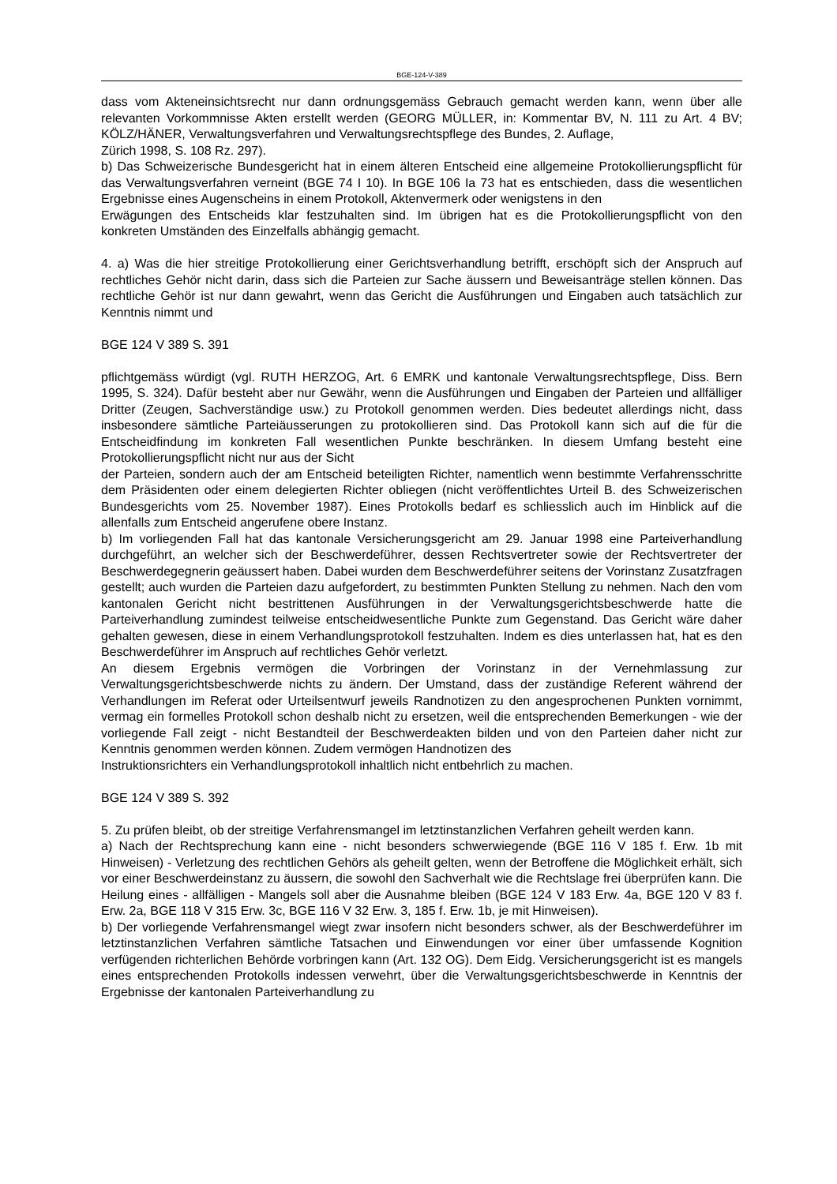BGE-124-V-389
dass vom Akteneinsichtsrecht nur dann ordnungsgemäss Gebrauch gemacht werden kann, wenn über alle relevanten Vorkommnisse Akten erstellt werden (GEORG MÜLLER, in: Kommentar BV, N. 111 zu Art. 4 BV; KÖLZ/HÄNER, Verwaltungsverfahren und Verwaltungsrechtspflege des Bundes, 2. Auflage,
Zürich 1998, S. 108 Rz. 297).
b) Das Schweizerische Bundesgericht hat in einem älteren Entscheid eine allgemeine Protokollierungspflicht für das Verwaltungsverfahren verneint (BGE 74 I 10). In BGE 106 Ia 73 hat es entschieden, dass die wesentlichen Ergebnisse eines Augenscheins in einem Protokoll, Aktenvermerk oder wenigstens in den
Erwägungen des Entscheids klar festzuhalten sind. Im übrigen hat es die Protokollierungspflicht von den konkreten Umständen des Einzelfalls abhängig gemacht.
4. a) Was die hier streitige Protokollierung einer Gerichtsverhandlung betrifft, erschöpft sich der Anspruch auf rechtliches Gehör nicht darin, dass sich die Parteien zur Sache äussern und Beweisanträge stellen können. Das rechtliche Gehör ist nur dann gewahrt, wenn das Gericht die Ausführungen und Eingaben auch tatsächlich zur Kenntnis nimmt und
BGE 124 V 389 S. 391
pflichtgemäss würdigt (vgl. RUTH HERZOG, Art. 6 EMRK und kantonale Verwaltungsrechtspflege, Diss. Bern 1995, S. 324). Dafür besteht aber nur Gewähr, wenn die Ausführungen und Eingaben der Parteien und allfälliger Dritter (Zeugen, Sachverständige usw.) zu Protokoll genommen werden. Dies bedeutet allerdings nicht, dass insbesondere sämtliche Parteiäusserungen zu protokollieren sind. Das Protokoll kann sich auf die für die Entscheidfindung im konkreten Fall wesentlichen Punkte beschränken. In diesem Umfang besteht eine Protokollierungspflicht nicht nur aus der Sicht
der Parteien, sondern auch der am Entscheid beteiligten Richter, namentlich wenn bestimmte Verfahrensschritte dem Präsidenten oder einem delegierten Richter obliegen (nicht veröffentlichtes Urteil B. des Schweizerischen Bundesgerichts vom 25. November 1987). Eines Protokolls bedarf es schliesslich auch im Hinblick auf die allenfalls zum Entscheid angerufene obere Instanz.
b) Im vorliegenden Fall hat das kantonale Versicherungsgericht am 29. Januar 1998 eine Parteiverhandlung durchgeführt, an welcher sich der Beschwerdeführer, dessen Rechtsvertreter sowie der Rechtsvertreter der Beschwerdegegnerin geäussert haben. Dabei wurden dem Beschwerdeführer seitens der Vorinstanz Zusatzfragen gestellt; auch wurden die Parteien dazu aufgefordert, zu bestimmten Punkten Stellung zu nehmen. Nach den vom kantonalen Gericht nicht bestrittenen Ausführungen in der Verwaltungsgerichtsbeschwerde hatte die Parteiverhandlung zumindest teilweise entscheidwesentliche Punkte zum Gegenstand. Das Gericht wäre daher gehalten gewesen, diese in einem Verhandlungsprotokoll festzuhalten. Indem es dies unterlassen hat, hat es den Beschwerdeführer im Anspruch auf rechtliches Gehör verletzt.
An diesem Ergebnis vermögen die Vorbringen der Vorinstanz in der Vernehmlassung zur Verwaltungsgerichtsbeschwerde nichts zu ändern. Der Umstand, dass der zuständige Referent während der Verhandlungen im Referat oder Urteilsentwurf jeweils Randnotizen zu den angesprochenen Punkten vornimmt, vermag ein formelles Protokoll schon deshalb nicht zu ersetzen, weil die entsprechenden Bemerkungen - wie der vorliegende Fall zeigt - nicht Bestandteil der Beschwerdeakten bilden und von den Parteien daher nicht zur Kenntnis genommen werden können. Zudem vermögen Handnotizen des
Instruktionsrichters ein Verhandlungsprotokoll inhaltlich nicht entbehrlich zu machen.
BGE 124 V 389 S. 392
5. Zu prüfen bleibt, ob der streitige Verfahrensmangel im letztinstanzlichen Verfahren geheilt werden kann.
a) Nach der Rechtsprechung kann eine - nicht besonders schwerwiegende (BGE 116 V 185 f. Erw. 1b mit Hinweisen) - Verletzung des rechtlichen Gehörs als geheilt gelten, wenn der Betroffene die Möglichkeit erhält, sich vor einer Beschwerdeinstanz zu äussern, die sowohl den Sachverhalt wie die Rechtslage frei überprüfen kann. Die Heilung eines - allfälligen - Mangels soll aber die Ausnahme bleiben (BGE 124 V 183 Erw. 4a, BGE 120 V 83 f. Erw. 2a, BGE 118 V 315 Erw. 3c, BGE 116 V 32 Erw. 3, 185 f. Erw. 1b, je mit Hinweisen).
b) Der vorliegende Verfahrensmangel wiegt zwar insofern nicht besonders schwer, als der Beschwerdeführer im letztinstanzlichen Verfahren sämtliche Tatsachen und Einwendungen vor einer über umfassende Kognition verfügenden richterlichen Behörde vorbringen kann (Art. 132 OG). Dem Eidg. Versicherungsgericht ist es mangels eines entsprechenden Protokolls indessen verwehrt, über die Verwaltungsgerichtsbeschwerde in Kenntnis der Ergebnisse der kantonalen Parteiverhandlung zu